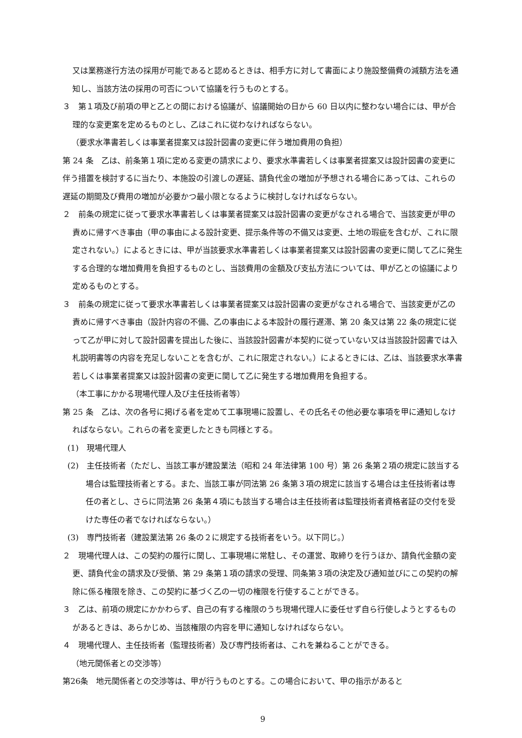又は業務遂行方法の採用が可能であると認めるときは、相手方に対して書面により施設整備費の減額方法を通知し、当該方法の採用の可否について協議を行うものとする。
３　第１項及び前項の甲と乙との間における協議が、協議開始の日から 60 日以内に整わない場合には、甲が合理的な変更案を定めるものとし、乙はこれに従わなければならない。
（要求水準書若しくは事業者提案又は設計図書の変更に伴う増加費用の負担）
第 24 条　乙は、前条第１項に定める変更の請求により、要求水準書若しくは事業者提案又は設計図書の変更に伴う措置を検討するに当たり、本施設の引渡しの遅延、請負代金の増加が予想される場合にあっては、これらの遅延の期間及び費用の増加が必要かつ最小限となるように検討しなければならない。
２　前条の規定に従って要求水準書若しくは事業者提案又は設計図書の変更がなされる場合で、当該変更が甲の責めに帰すべき事由（甲の事由による設計変更、提示条件等の不備又は変更、土地の瑕疵を含むが、これに限定されない。）によるときには、甲が当該要求水準書若しくは事業者提案又は設計図書の変更に関して乙に発生する合理的な増加費用を負担するものとし、当該費用の金額及び支払方法については、甲が乙との協議により定めるものとする。
３　前条の規定に従って要求水準書若しくは事業者提案又は設計図書の変更がなされる場合で、当該変更が乙の責めに帰すべき事由（設計内容の不備、乙の事由による本設計の履行遅滞、第 20 条又は第 22 条の規定に従って乙が甲に対して設計図書を提出した後に、当該設計図書が本契約に従っていない又は当該設計図書では入札説明書等の内容を充足しないことを含むが、これに限定されない。）によるときには、乙は、当該要求水準書若しくは事業者提案又は設計図書の変更に関して乙に発生する増加費用を負担する。
（本工事にかかる現場代理人及び主任技術者等）
第 25 条　乙は、次の各号に掲げる者を定めて工事現場に設置し、その氏名その他必要な事項を甲に通知しなければならない。これらの者を変更したときも同様とする。
(1)　現場代理人
(2)　主任技術者（ただし、当該工事が建設業法（昭和 24 年法律第 100 号）第 26 条第２項の規定に該当する場合は監理技術者とする。また、当該工事が同法第 26 条第３項の規定に該当する場合は主任技術者は専任の者とし、さらに同法第 26 条第４項にも該当する場合は主任技術者は監理技術者資格者証の交付を受けた専任の者でなければならない。）
(3)　専門技術者（建設業法第 26 条の２に規定する技術者をいう。以下同じ。）
２　現場代理人は、この契約の履行に関し、工事現場に常駐し、その運営、取締りを行うほか、請負代金額の変更、請負代金の請求及び受領、第 29 条第１項の請求の受理、同条第３項の決定及び通知並びにこの契約の解除に係る権限を除き、この契約に基づく乙の一切の権限を行使することができる。
３　乙は、前項の規定にかかわらず、自己の有する権限のうち現場代理人に委任せず自ら行使しようとするものがあるときは、あらかじめ、当該権限の内容を甲に通知しなければならない。
４　現場代理人、主任技術者（監理技術者）及び専門技術者は、これを兼ねることができる。
（地元関係者との交渉等）
第26条　地元関係者との交渉等は、甲が行うものとする。この場合において、甲の指示があると
9